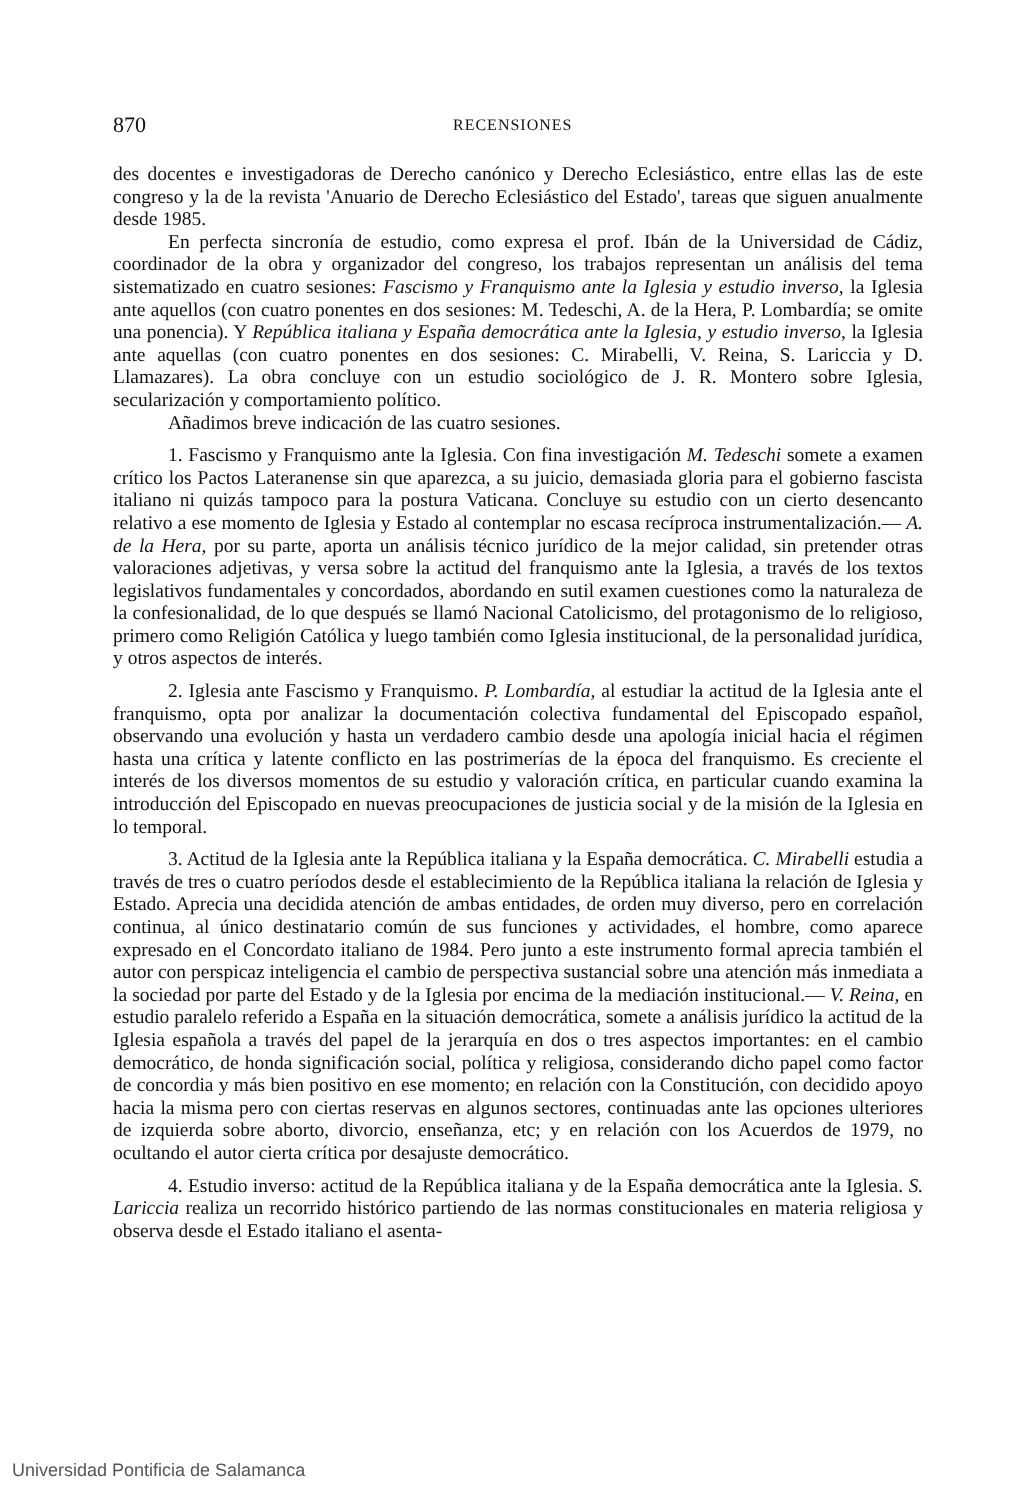870 RECENSIONES
des docentes e investigadoras de Derecho canónico y Derecho Eclesiástico, entre ellas las de este congreso y la de la revista 'Anuario de Derecho Eclesiástico del Estado', tareas que siguen anualmente desde 1985.
En perfecta sincronía de estudio, como expresa el prof. Ibán de la Universidad de Cádiz, coordinador de la obra y organizador del congreso, los trabajos representan un análisis del tema sistematizado en cuatro sesiones: Fascismo y Franquismo ante la Iglesia y estudio inverso, la Iglesia ante aquellos (con cuatro ponentes en dos sesiones: M. Tedeschi, A. de la Hera, P. Lombardía; se omite una ponencia). Y República italiana y España democrática ante la Iglesia, y estudio inverso, la Iglesia ante aquellas (con cuatro ponentes en dos sesiones: C. Mirabelli, V. Reina, S. Lariccia y D. Llamazares). La obra concluye con un estudio sociológico de J. R. Montero sobre Iglesia, secularización y comportamiento político.
Añadimos breve indicación de las cuatro sesiones.
1. Fascismo y Franquismo ante la Iglesia. Con fina investigación M. Tedeschi somete a examen crítico los Pactos Lateranense sin que aparezca, a su juicio, demasiada gloria para el gobierno fascista italiano ni quizás tampoco para la postura Vaticana. Concluye su estudio con un cierto desencanto relativo a ese momento de Iglesia y Estado al contemplar no escasa recíproca instrumentalización.— A. de la Hera, por su parte, aporta un análisis técnico jurídico de la mejor calidad, sin pretender otras valoraciones adjetivas, y versa sobre la actitud del franquismo ante la Iglesia, a través de los textos legislativos fundamentales y concordados, abordando en sutil examen cuestiones como la naturaleza de la confesionalidad, de lo que después se llamó Nacional Catolicismo, del protagonismo de lo religioso, primero como Religión Católica y luego también como Iglesia institucional, de la personalidad jurídica, y otros aspectos de interés.
2. Iglesia ante Fascismo y Franquismo. P. Lombardía, al estudiar la actitud de la Iglesia ante el franquismo, opta por analizar la documentación colectiva fundamental del Episcopado español, observando una evolución y hasta un verdadero cambio desde una apología inicial hacia el régimen hasta una crítica y latente conflicto en las postrimerías de la época del franquismo. Es creciente el interés de los diversos momentos de su estudio y valoración crítica, en particular cuando examina la introducción del Episcopado en nuevas preocupaciones de justicia social y de la misión de la Iglesia en lo temporal.
3. Actitud de la Iglesia ante la República italiana y la España democrática. C. Mirabelli estudia a través de tres o cuatro períodos desde el establecimiento de la República italiana la relación de Iglesia y Estado. Aprecia una decidida atención de ambas entidades, de orden muy diverso, pero en correlación continua, al único destinatario común de sus funciones y actividades, el hombre, como aparece expresado en el Concordato italiano de 1984. Pero junto a este instrumento formal aprecia también el autor con perspicaz inteligencia el cambio de perspectiva sustancial sobre una atención más inmediata a la sociedad por parte del Estado y de la Iglesia por encima de la mediación institucional.— V. Reina, en estudio paralelo referido a España en la situación democrática, somete a análisis jurídico la actitud de la Iglesia española a través del papel de la jerarquía en dos o tres aspectos importantes: en el cambio democrático, de honda significación social, política y religiosa, considerando dicho papel como factor de concordia y más bien positivo en ese momento; en relación con la Constitución, con decidido apoyo hacia la misma pero con ciertas reservas en algunos sectores, continuadas ante las opciones ulteriores de izquierda sobre aborto, divorcio, enseñanza, etc; y en relación con los Acuerdos de 1979, no ocultando el autor cierta crítica por desajuste democrático.
4. Estudio inverso: actitud de la República italiana y de la España democrática ante la Iglesia. S. Lariccia realiza un recorrido histórico partiendo de las normas constitucionales en materia religiosa y observa desde el Estado italiano el asenta-
Universidad Pontificia de Salamanca